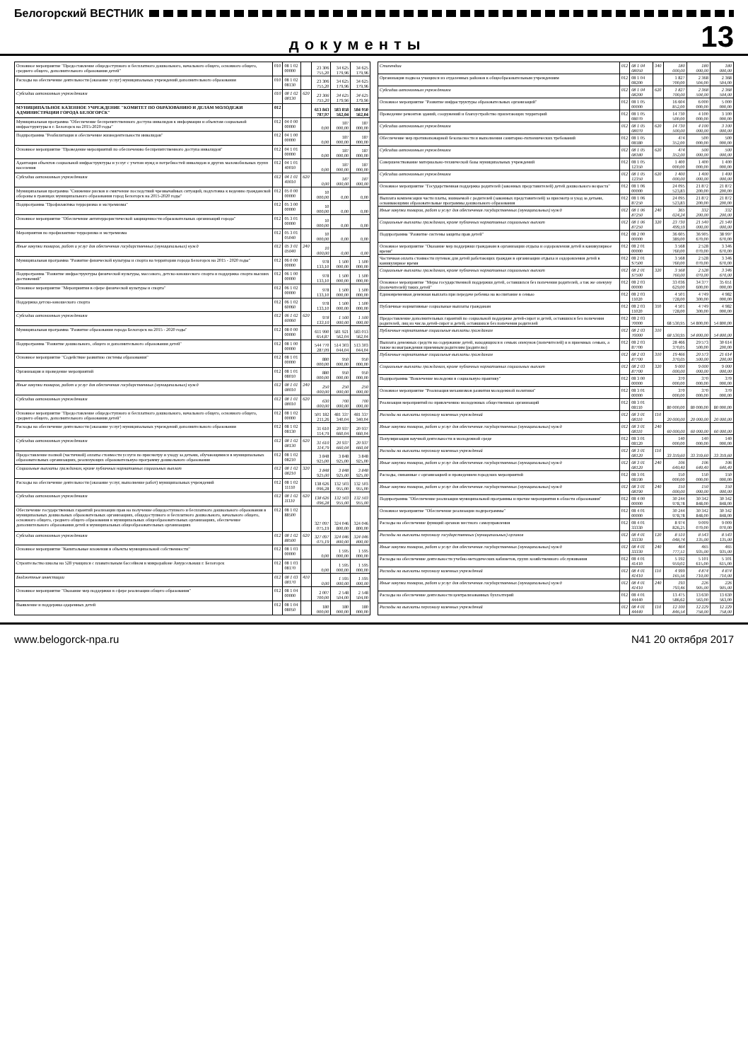Белогорский ВЕСТНИК
документы
13
| Основное мероприятие "Предоставление общедоступного и бесплатного дошкольного, начального общего, основного общего, среднего общего, дополнительного образования детей" | 010 | 08 1 02 00000 | | 23 306 755,20 | 34 625 179,96 | 34 625 179,96 |
| Расходы на обеспечение деятельности (оказание услуг) муниципальных учреждений дополнительного образования | 010 | 08 1 02 08130 | | 23 306 755,20 | 34 625 179,96 | 34 625 179,96 |
| Субсидии автономным учреждениям | 010 | 08 1 02 08130 | 620 | 23 306 755,20 | 34 625 179,96 | 34 625 179,96 |
| МУНИЦИПАЛЬНОЕ КАЗЕННОЕ УЧРЕЖДЕНИЕ "КОМИТЕТ ПО ОБРАЗОВАНИЮ И ДЕЛАМ МОЛОДЕЖИ АДМИНИСТРАЦИИ ГОРОДА БЕЛОГОРСК" | 012 | | | 613 843 787,97 | 583 858 562,04 | 584 950 562,04 |
| Муниципальная программа "Обеспечение беспрепятственного доступа инвалидов к информации и объектам социальной инфраструктуры в г. Белогорск на 2015-2020 годы" | 012 | 04 0 00 00000 | | 0,00 | 187 000,00 | 187 000,00 |
| Подпрограмма "Реабилитация и обеспечение жизнедеятельности инвалидов" | 012 | 04 1 00 00000 | | 0,00 | 187 000,00 | 187 000,00 |
| Основное мероприятие "Проведение мероприятий по обеспечению беспрепятственного доступа инвалидов" | 012 | 04 1 01 00000 | | 0,00 | 187 000,00 | 187 000,00 |
| Адаптация объектов социальной инфраструктуры и услуг с учетом нужд и потребностей инвалидов и других маломобильных групп населения | 012 | 04 1 01 40010 | | 0,00 | 187 000,00 | 187 000,00 |
| Субсидии автономным учреждениям | 012 | 04 1 01 40010 | 620 | 0,00 | 187 000,00 | 187 000,00 |
| Муниципальная программа "Снижение рисков и смягчение последствий чрезвычайных ситуаций, подготовка к ведению гражданской обороны в границах муниципального образования город Белогорск на 2015-2020 годы" | 012 | 05 0 00 00000 | | 10 000,00 | 0,00 | 0,00 |
| Подпрограмма "Профилактика терроризма и экстремизма" | 012 | 05 3 00 00000 | | 10 000,00 | 0,00 | 0,00 |
| Основное мероприятие "Обеспечение антитеррористической защищенности образовательных организаций города" | 012 | 05 3 01 00000 | | 10 000,00 | 0,00 | 0,00 |
| Мероприятия по профилактике терроризма и экстремизма | 012 | 05 3 01 05040 | | 10 000,00 | 0,00 | 0,00 |
| Иные закупки товаров, работ и услуг для обеспечения государственных (муниципальных) нужд | 012 | 05 3 01 05040 | 240 | 10 000,00 | 0,00 | 0,00 |
| Муниципальная программа "Развитие физической культуры и спорта на территории города Белогорск на 2015 - 2020 годы" | 012 | 06 0 00 00000 | | 978 133,10 | 1 500 000,00 | 1 500 000,00 |
| Подпрограмма "Развитие инфраструктуры физической культуры, массового, детско-юношеского спорта и поддержка спорта высших достижений" | 012 | 06 1 00 00000 | | 978 133,10 | 1 500 000,00 | 1 500 000,00 |
| Основное мероприятие "Мероприятия в сфере физической культуры и спорта" | 012 | 06 1 02 00000 | | 978 133,10 | 1 500 000,00 | 1 500 000,00 |
| Поддержка детско-юношеского спорта | 012 | 06 1 02 60060 | | 978 133,10 | 1 500 000,00 | 1 500 000,00 |
| Субсидии автономным учреждениям | 012 | 06 1 02 60060 | 620 | 978 133,10 | 1 500 000,00 | 1 500 000,00 |
| Муниципальная программа "Развитие образования города Белогорск на 2015 - 2020 годы" | 012 | 08 0 00 00000 | | 611 990 654,87 | 581 921 562,04 | 583 013 562,04 |
| Подпрограмма "Развитие дошкольного, общего и дополнительного образования детей" | 012 | 08 1 00 00000 | | 544 770 287,09 | 514 303 044,04 | 513 303 044,04 |
| Основное мероприятие "Содействие развитию системы образования" | 012 | 08 1 01 00000 | | 880 000,00 | 950 000,00 | 950 000,00 |
| Организация и проведение мероприятий | 012 | 08 1 01 08010 | | 880 000,00 | 950 000,00 | 950 000,00 |
| Иные закупки товаров, работ и услуг для обеспечения государственных (муниципальных) нужд | 012 | 08 1 01 08010 | 240 | 250 000,00 | 250 000,00 | 250 000,00 |
| Субсидии автономным учреждениям | 012 | 08 1 01 08010 | 620 | 630 000,00 | 700 000,00 | 700 000,00 |
| Основное мероприятие "Предоставление общедоступного и бесплатного дошкольного, начального общего, основного общего, среднего общего, дополнительного образования детей" | 012 | 08 1 02 00000 | | 501 182 211,26 | 481 337 340,04 | 481 337 340,04 |
| Расходы на обеспечение деятельности (оказание услуг) муниципальных учреждений дополнительного образования | 012 | 08 1 02 08130 | | 31 610 114,79 | 20 937 660,04 | 20 937 660,04 |
| Субсидии автономным учреждениям | 012 | 08 1 02 08130 | 620 | 31 610 114,79 | 20 937 660,04 | 20 937 660,04 |
| Предоставление полной (частичной) оплаты стоимости услуги по присмотру и уходу за детьми, обучающимися в муниципальных образовательных организациях, реализующих образовательную программу дошкольного образования | 012 | 08 1 02 08210 | | 3 848 925,00 | 3 848 925,00 | 3 848 925,00 |
| Социальные выплаты гражданам, кроме публичных нормативных социальных выплат | 012 | 08 1 02 08210 | 320 | 3 848 925,00 | 3 848 925,00 | 3 848 925,00 |
| Расходы на обеспечение деятельности (оказание услуг, выполнение работ) муниципальных учреждений | 012 | 08 1 02 11110 | | 138 626 096,28 | 132 503 955,00 | 132 503 955,00 |
| Субсидии автономным учреждениям | 012 | 08 1 02 11110 | 620 | 138 626 096,28 | 132 503 955,00 | 132 503 955,00 |
| Обеспечение государственных гарантий реализации прав на получение общедоступного и бесплатного дошкольного образования в муниципальных дошкольных образовательных организациях, общедоступного и бесплатного дошкольного, начального общего, основного общего, среднего общего образования в муниципальных общеобразовательных организациях, обеспечение дополнительного образования детей в муниципальных общеобразовательных организациях | 012 | 08 1 02 88500 | | 327 097 075,19 | 324 046 800,00 | 324 046 800,00 |
| Субсидии автономным учреждениям | 012 | 08 1 02 88500 | 620 | 327 097 075,19 | 324 046 800,00 | 324 046 800,00 |
| Основное мероприятие "Капитальные вложения в объекты муниципальной собственности" | 012 | 08 1 03 00000 | | 0,00 | 1 595 000,00 | 1 595 000,00 |
| Строительство школы на 528 учащихся с плавательным бассейном в микрорайоне Амурсельмаш г. Белогорск | 012 | 08 1 03 08170 | | 0,00 | 1 595 000,00 | 1 595 000,00 |
| Бюджетные инвестиции | 012 | 08 1 03 08170 | 410 | 0,00 | 1 595 000,00 | 1 595 000,00 |
| Основное мероприятие "Оказание мер поддержки в сфере реализации общего образования" | 012 | 08 1 04 00000 | | 2 007 700,00 | 2 548 504,00 | 2 548 504,00 |
| Выявление и поддержка одаренных детей | 012 | 08 1 04 08050 | | 180 000,00 | 180 000,00 | 180 000,00 |
| Стипендии | 012 | 08 1 04 08050 | 340 | 180 000,00 | 180 000,00 | 180 000,00 |
| Организация подвоза учащихся из отдаленных районов к общеобразовательным учреждениям | 012 | 08 1 04 08200 | | 1 827 700,00 | 2 368 504,00 | 2 368 504,00 |
| Субсидии автономным учреждениям | 012 | 08 1 04 08200 | 620 | 1 827 700,00 | 2 368 504,00 | 2 368 504,00 |
| Основное мероприятие "Развитие инфраструктуры образовательных организаций" | 012 | 08 1 05 00000 | | 16 604 852,00 | 6 000 000,00 | 5 000 000,00 |
| Проведение ремонтов зданий, сооружений и благоустройство прилегающих территорий | 012 | 08 1 05 08070 | | 14 730 500,00 | 4 100 000,00 | 3 100 000,00 |
| Субсидии автономным учреждениям | 012 | 08 1 05 08070 | 620 | 14 730 500,00 | 4 100 000,00 | 3 100 000,00 |
| Обеспечение мер противопожарной безопасности и выполнения санитарно-гигиенических требований | 012 | 08 1 05 08180 | | 474 352,00 | 500 000,00 | 500 000,00 |
| Субсидии автономным учреждениям | 012 | 08 1 05 08180 | 620 | 474 352,00 | 500 000,00 | 500 000,00 |
| Совершенствование материально-технической базы муниципальных учреждений | 012 | 08 1 05 12350 | | 1 400 000,00 | 1 400 000,00 | 1 400 000,00 |
| Субсидии автономным учреждениям | 012 | 08 1 05 12350 | 620 | 1 400 000,00 | 1 400 000,00 | 1 400 000,00 |
| Основное мероприятие "Государственная поддержка родителей (законных представителей) детей дошкольного возраста" | 012 | 08 1 06 00000 | | 24 095 523,83 | 21 872 200,00 | 21 872 200,00 |
| Выплата компенсации части платы, взимаемой с родителей (законных представителей) за присмотр и уход за детьми, осваивающими образовательные программы дошкольного образования | 012 | 08 1 06 87250 | | 24 095 523,83 | 21 872 200,00 | 21 872 200,00 |
| Иные закупки товаров, работ и услуг для обеспечения государственных (муниципальных) нужд | 012 | 08 1 06 87250 | 240 | 365 024,24 | 332 200,00 | 332 200,00 |
| Социальные выплаты гражданам, кроме публичных нормативных социальных выплат | 012 | 08 1 06 87250 | 320 | 23 730 499,59 | 21 540 000,00 | 21 540 000,00 |
| Подпрограмма "Развитие системы защиты прав детей" | 012 | 08 2 00 00000 | | 36 605 389,00 | 36 905 670,00 | 38 997 670,00 |
| Основное мероприятие "Оказание мер поддержки гражданам в организации отдыха и оздоровления детей в каникулярное время" | 012 | 08 2 01 00000 | | 3 568 760,00 | 2 528 070,00 | 3 346 670,00 |
| Частичная оплата стоимости путевок для детей работающих граждан в организации отдыха и оздоровления детей в каникулярное время | 012 | 08 2 01 S7500 | | 3 568 760,00 | 2 528 070,00 | 3 346 670,00 |
| Социальные выплаты гражданам, кроме публичных нормативных социальных выплат | 012 | 08 2 01 S7500 | 320 | 3 568 760,00 | 2 528 070,00 | 3 346 670,00 |
| Основное мероприятие "Меры государственной поддержки детей, оставшихся без попечения родителей, а так же опекуну (попечителей) таких детей" | 012 | 08 2 03 00000 | | 33 036 629,00 | 34 377 600,00 | 35 651 000,00 |
| Единовременная денежная выплата при передаче ребенка на воспитание в семью | 012 | 08 2 03 11020 | | 4 501 728,00 | 4 749 300,00 | 4 982 000,00 |
| Публичные нормативные социальные выплаты гражданам | 012 | 08 2 03 11020 | 310 | 4 501 728,00 | 4 749 300,00 | 4 982 000,00 |
| Предоставление дополнительных гарантий по социальной поддержке детей-сирот и детей, оставшихся без попечения родителей, лиц из числа детей-сирот и детей, оставшихся без попечения родителей | 012 | 08 2 03 70000 | | 68 530,95 | 54 800,00 | 54 800,00 |
| Публичные нормативные социальные выплаты гражданам | 012 | 08 2 03 70000 | 310 | 68 530,95 | 54 800,00 | 54 800,00 |
| Выплата денежных средств на содержание детей, находящихся в семьях опекунов (попечителей) и в приемных семьях, а также вознаграждения приемным родителям (родителю) | 012 | 08 2 03 87700 | | 28 466 370,05 | 29 573 500,00 | 30 614 200,00 |
| Публичные нормативные социальные выплаты гражданам | 012 | 08 2 03 87700 | 310 | 19 466 370,05 | 20 573 500,00 | 21 614 200,00 |
| Социальные выплаты гражданам, кроме публичных нормативных социальных выплат | 012 | 08 2 03 87700 | 320 | 9 000 000,00 | 9 000 000,00 | 9 000 000,00 |
| Подпрограмма "Вовлечение молодежи в социальную практику" | 012 | 08 3 00 00000 | | 370 000,00 | 370 000,00 | 370 000,00 |
| Основное мероприятие "Реализация механизмов развития молодежной политики" | 012 | 08 3 01 00000 | | 370 000,00 | 370 000,00 | 370 000,00 |
| Реализация мероприятий по привлечению молодежных общественных организаций | 012 | 08 3 01 08110 | | 80 000,00 | 80 000,00 | 80 000,00 |
| Расходы на выплаты персоналу казенных учреждений | 012 | 08 3 01 08110 | 110 | 20 000,00 | 20 000,00 | 20 000,00 |
| Иные закупки товаров, работ и услуг для обеспечения государственных (муниципальных) нужд | 012 | 08 3 01 08110 | 240 | 60 000,00 | 60 000,00 | 60 000,00 |
| Популяризация научной деятельности в молодежной среде | 012 | 08 3 01 08120 | | 140 000,00 | 140 000,00 | 140 000,00 |
| Расходы на выплаты персоналу казенных учреждений | 012 | 08 3 01 08120 | 110 | 33 359,60 | 33 359,60 | 33 359,60 |
| Иные закупки товаров, работ и услуг для обеспечения государственных (муниципальных) нужд | 012 | 08 3 01 08120 | 240 | 106 640,40 | 106 640,40 | 106 640,40 |
| Расходы, связанные с организацией и проведением городских мероприятий | 012 | 08 3 01 08190 | | 150 000,00 | 150 000,00 | 150 000,00 |
| Иные закупки товаров, работ и услуг для обеспечения государственных (муниципальных) нужд | 012 | 08 3 01 08190 | 240 | 150 000,00 | 150 000,00 | 150 000,00 |
| Подпрограмма "Обеспечение реализации муниципальной программы и прочие мероприятия в области образования" | 012 | 08 4 00 00000 | | 30 244 978,78 | 30 342 848,00 | 30 342 848,00 |
| Основное мероприятие "Обеспечение реализации подпрограммы" | 012 | 08 4 01 00000 | | 30 244 978,78 | 30 342 848,00 | 30 342 848,00 |
| Расходы на обеспечение функций органов местного самоуправления | 012 | 08 4 01 33330 | | 8 974 826,25 | 9 009 070,00 | 9 009 070,00 |
| Расходы на выплаты персоналу государственных (муниципальных) органов | 012 | 08 4 01 33330 | 120 | 8 510 048,74 | 8 543 135,00 | 8 543 135,00 |
| Иные закупки товаров, работ и услуг для обеспечения государственных (муниципальных) нужд | 012 | 08 4 01 33330 | 240 | 464 777,51 | 465 935,00 | 465 935,00 |
| Расходы на обеспечение деятельности учебно-методических кабинетов, групп хозяйственного обслуживания | 012 | 08 4 01 41410 | | 5 192 959,02 | 5 101 615,00 | 5 101 615,00 |
| Расходы на выплаты персоналу казенных учреждений | 012 | 08 4 01 41410 | 110 | 4 999 165,56 | 4 874 710,00 | 4 874 710,00 |
| Иные закупки товаров, работ и услуг для обеспечения государственных (муниципальных) нужд | 012 | 08 4 01 41410 | 240 | 193 793,46 | 226 905,00 | 226 905,00 |
| Расходы на обеспечение деятельности централизованных бухгалтерий | 012 | 08 4 01 44440 | | 13 475 586,62 | 13 630 563,00 | 13 630 563,00 |
| Расходы на выплаты персоналу казенных учреждений | 012 | 08 4 01 44440 | 110 | 12 100 846,54 | 12 229 758,00 | 12 229 758,00 |
www.belogorck-npa.ru N41 20 октября 2017